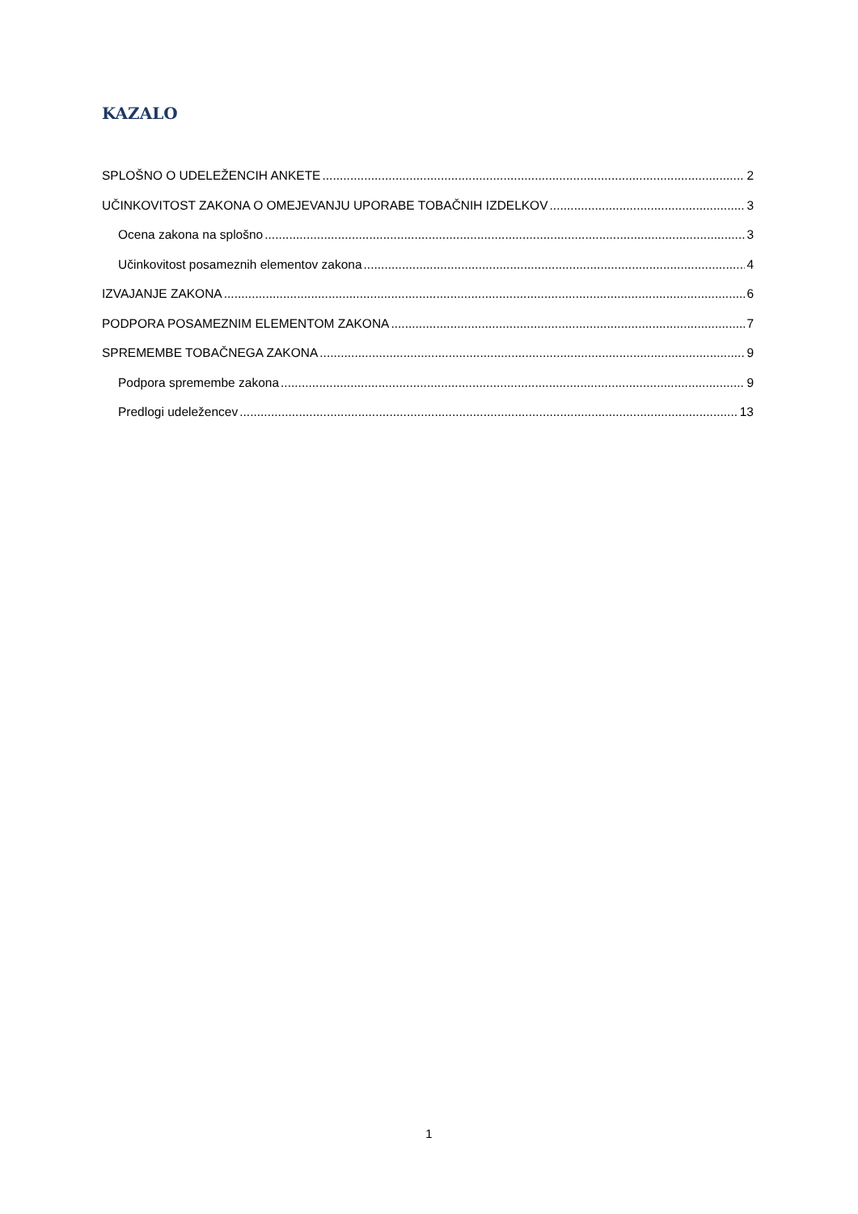KAZALO
SPLOŠNO O UDELEŽENCIH ANKETE 2
UČINKOVITOST ZAKONA O OMEJEVANJU UPORABE TOBAČNIH IZDELKOV 3
Ocena zakona na splošno 3
Učinkovitost posameznih elementov zakona 4
IZVAJANJE ZAKONA 6
PODPORA POSAMEZNIM ELEMENTOM ZAKONA 7
SPREMEMBE TOBAČNEGA ZAKONA 9
Podpora spremembe zakona 9
Predlogi udeležencev 13
1